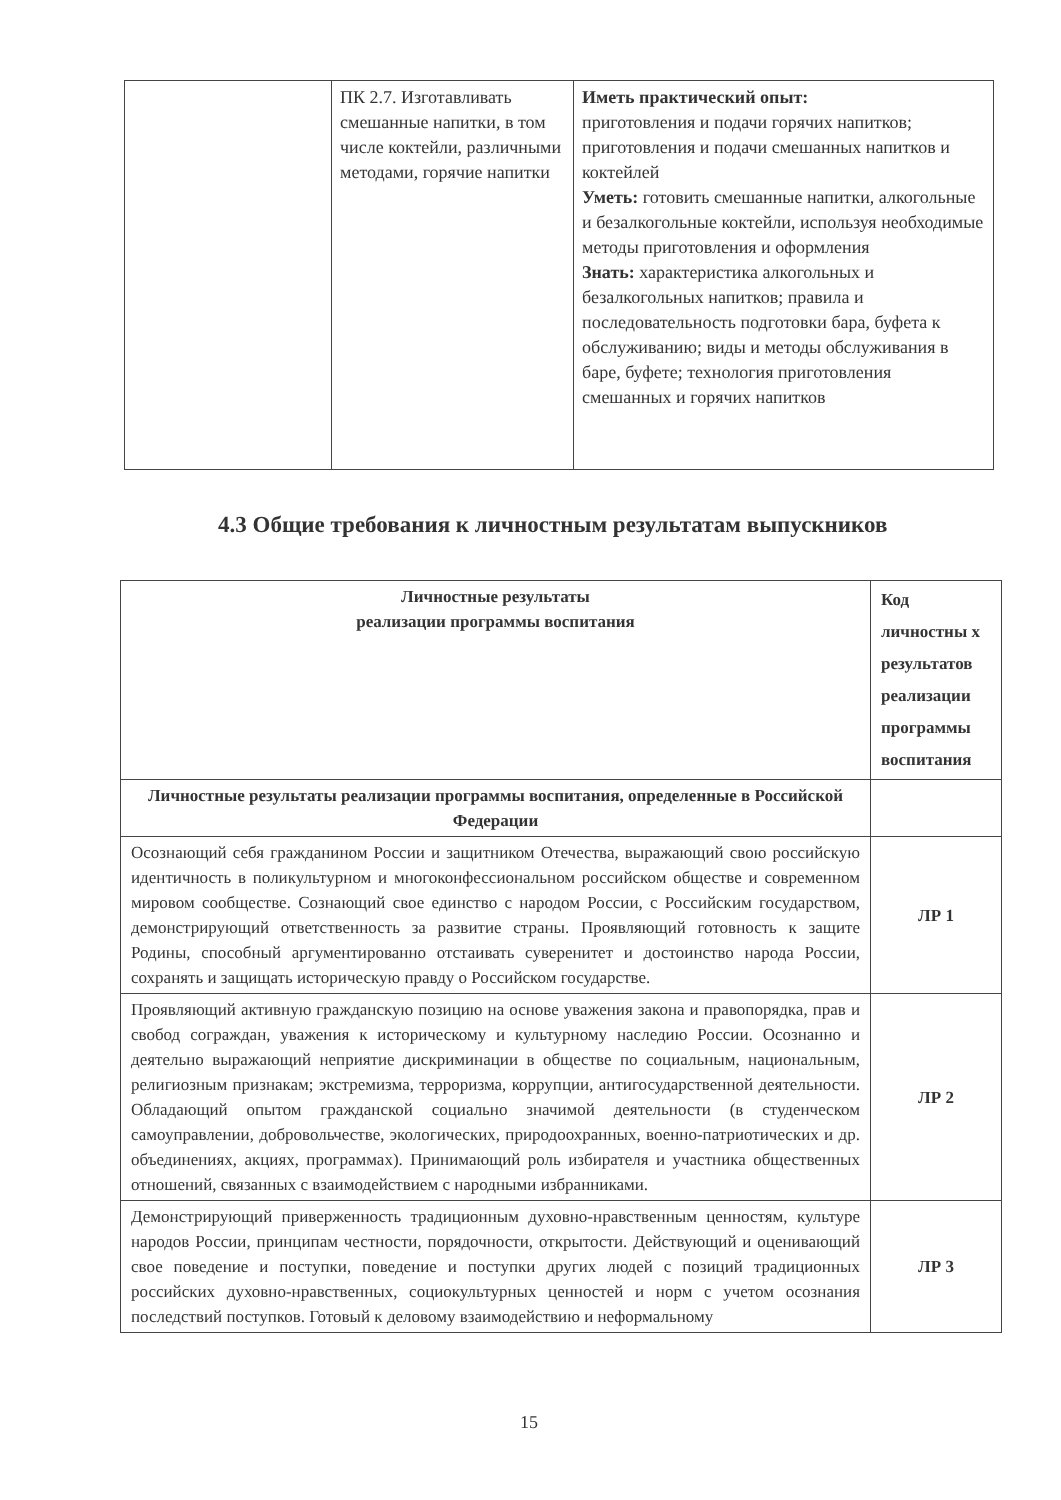| | ПК 2.7. Изготавливать смешанные напитки, в том числе коктейли, различными методами, горячие напитки | Иметь практический опыт: приготовления и подачи горячих напитков; приготовления и подачи смешанных напитков и коктейлей Уметь: готовить смешанные напитки, алкогольные и безалкогольные коктейли, используя необходимые методы приготовления и оформления Знать: характеристика алкогольных и безалкогольных напитков; правила и последовательность подготовки бара, буфета к обслуживанию; виды и методы обслуживания в баре, буфете; технология приготовления смешанных и горячих напитков |
4.3 Общие требования к личностным результатам выпускников
| Личностные результаты реализации программы воспитания | Код личностны х результатов реализации программы воспитания |
| --- | --- |
| Личностные результаты реализации программы воспитания, определенные в Российской Федерации | |
| Осознающий себя гражданином России и защитником Отечества, выражающий свою российскую идентичность в поликультурном и многоконфессиональном российском обществе и современном мировом сообществе. Сознающий свое единство с народом России, с Российским государством, демонстрирующий ответственность за развитие страны. Проявляющий готовность к защите Родины, способный аргументированно отстаивать суверенитет и достоинство народа России, сохранять и защищать историческую правду о Российском государстве. | ЛР 1 |
| Проявляющий активную гражданскую позицию на основе уважения закона и правопорядка, прав и свобод сограждан, уважения к историческому и культурному наследию России. Осознанно и деятельно выражающий неприятие дискриминации в обществе по социальным, национальным, религиозным признакам; экстремизма, терроризма, коррупции, антигосударственной деятельности. Обладающий опытом гражданской социально значимой деятельности (в студенческом самоуправлении, добровольчестве, экологических, природоохранных, военно-патриотических и др. объединениях, акциях, программах). Принимающий роль избирателя и участника общественных отношений, связанных с взаимодействием с народными избранниками. | ЛР 2 |
| Демонстрирующий приверженность традиционным духовно-нравственным ценностям, культуре народов России, принципам честности, порядочности, открытости. Действующий и оценивающий свое поведение и поступки, поведение и поступки других людей с позиций традиционных российских духовно-нравственных, социокультурных ценностей и норм с учетом осознания последствий поступков. Готовый к деловому взаимодействию и неформальному | ЛР 3 |
15